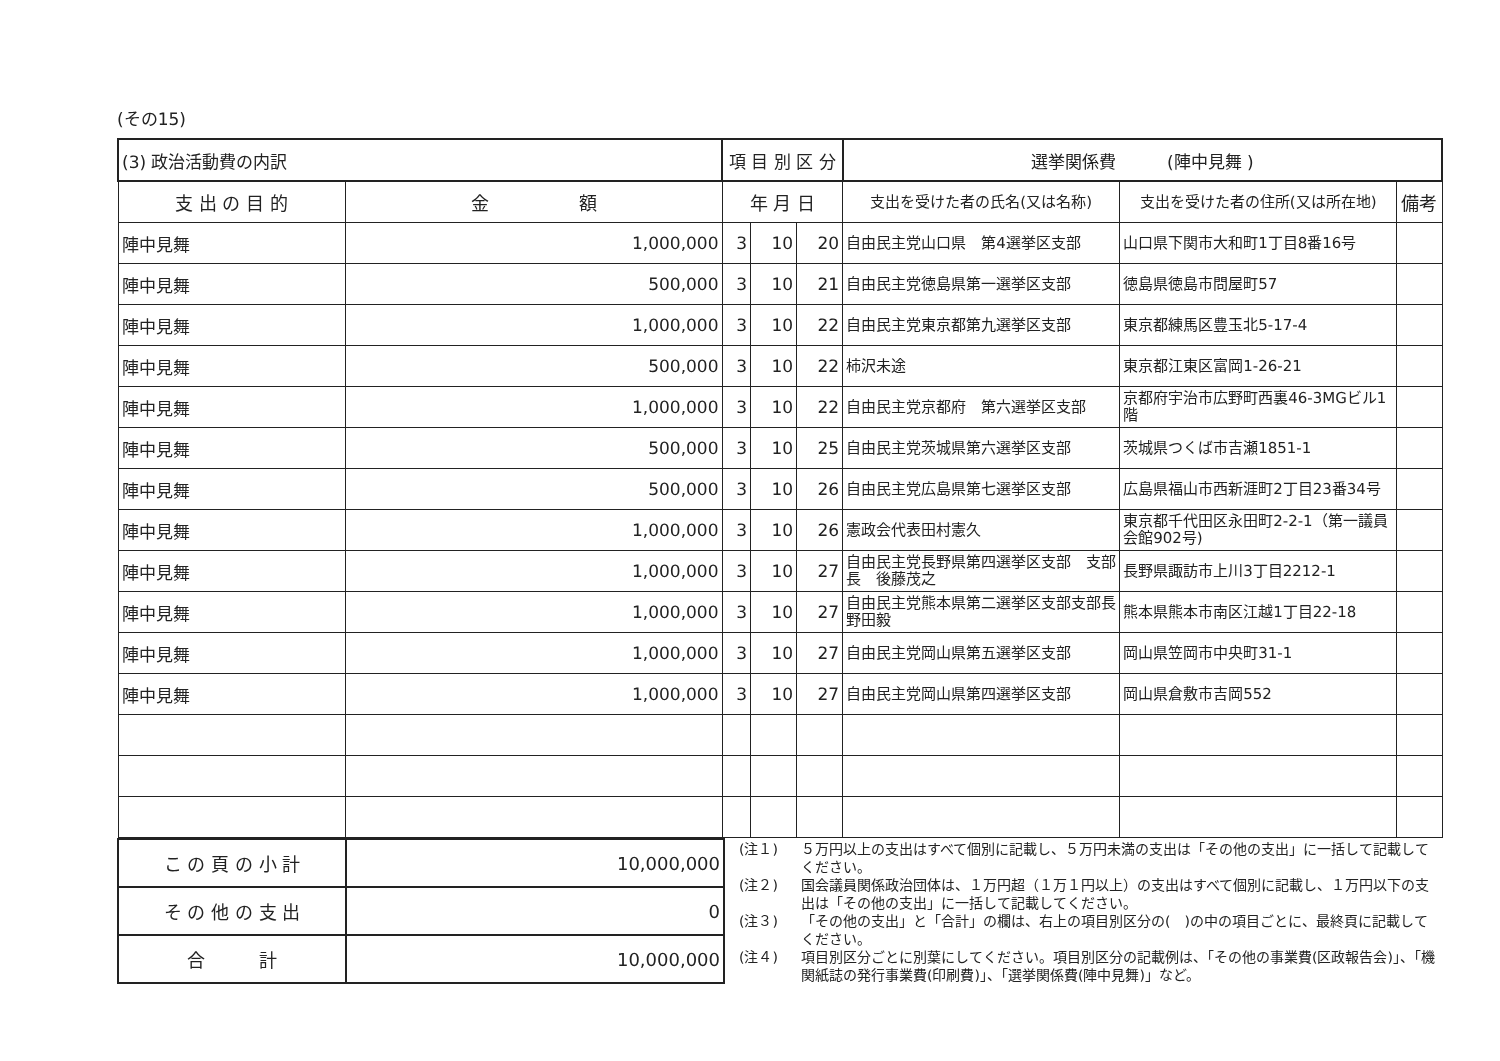(その15)
| (3) 政治活動費の内訳 | | 項 目 別 区 分 | | | 選挙関係費 (陣中見舞 ) | | |
| 支 出 の 目 的 | 金 額 | 年 月 日 | | | 支出を受けた者の氏名(又は名称) | 支出を受けた者の住所(又は所在地) | 備考 |
| 陣中見舞 | 1,000,000 | 3 | 10 | 20 | 自由民主党山口県 第4選挙区支部 | 山口県下関市大和町1丁目8番16号 | |
| 陣中見舞 | 500,000 | 3 | 10 | 21 | 自由民主党徳島県第一選挙区支部 | 徳島県徳島市問屋町57 | |
| 陣中見舞 | 1,000,000 | 3 | 10 | 22 | 自由民主党東京都第九選挙区支部 | 東京都練馬区豊玉北5-17-4 | |
| 陣中見舞 | 500,000 | 3 | 10 | 22 | 柿沢未途 | 東京都江東区富岡1-26-21 | |
| 陣中見舞 | 1,000,000 | 3 | 10 | 22 | 自由民主党京都府 第六選挙区支部 | 京都府宇治市広野町西裏46-3MGビル1階 | |
| 陣中見舞 | 500,000 | 3 | 10 | 25 | 自由民主党茨城県第六選挙区支部 | 茨城県つくば市吉瀬1851-1 | |
| 陣中見舞 | 500,000 | 3 | 10 | 26 | 自由民主党広島県第七選挙区支部 | 広島県福山市西新涯町2丁目23番34号 | |
| 陣中見舞 | 1,000,000 | 3 | 10 | 26 | 憲政会代表田村憲久 | 東京都千代田区永田町2-2-1（第一議員会館902号) | |
| 陣中見舞 | 1,000,000 | 3 | 10 | 27 | 自由民主党長野県第四選挙区支部 支部長 後藤茂之 | 長野県諏訪市上川3丁目2212-1 | |
| 陣中見舞 | 1,000,000 | 3 | 10 | 27 | 自由民主党熊本県第二選挙区支部支部長野田毅 | 熊本県熊本市南区江越1丁目22-18 | |
| 陣中見舞 | 1,000,000 | 3 | 10 | 27 | 自由民主党岡山県第五選挙区支部 | 岡山県笠岡市中央町31-1 | |
| 陣中見舞 | 1,000,000 | 3 | 10 | 27 | 自由民主党岡山県第四選挙区支部 | 岡山県倉敷市吉岡552 | |
| こ の 頁 の 小 計 | 10,000,000 |
| そ の 他 の 支 出 | 0 |
| 合 計 | 10,000,000 |
(注１) ５万円以上の支出はすべて個別に記載し、５万円未満の支出は「その他の支出」に一括して記載してください。
(注２) 国会議員関係政治団体は、１万円超（１万１円以上）の支出はすべて個別に記載し、１万円以下の支出は「その他の支出」に一括して記載してください。
(注３) 「その他の支出」と「合計」の欄は、右上の項目別区分の(　)の中の項目ごとに、最終頁に記載してください。
(注４) 項目別区分ごとに別葉にしてください。項目別区分の記載例は、「その他の事業費(区政報告会)」、「機関紙誌の発行事業費(印刷費)」、「選挙関係費(陣中見舞)」など。